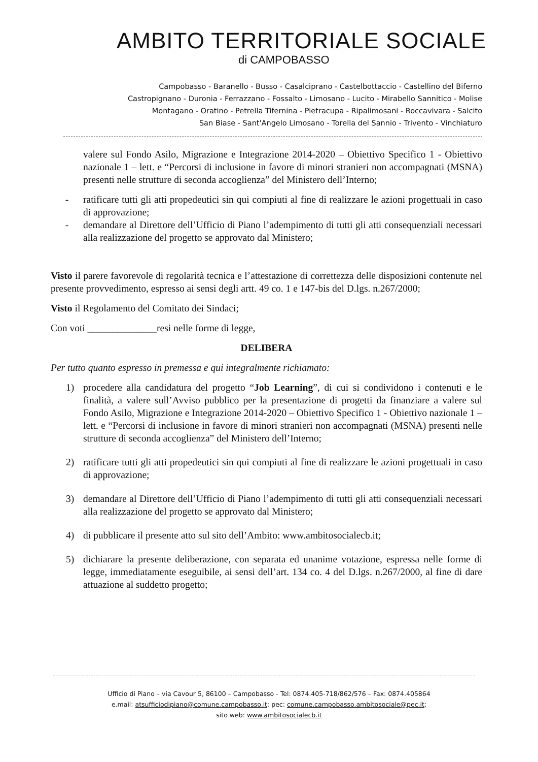AMBITO TERRITORIALE SOCIALE
di CAMPOBASSO
Campobasso - Baranello - Busso - Casalciprano - Castelbottaccio - Castellino del Biferno
Castropignano - Duronia - Ferrazzano - Fossalto - Limosano - Lucito - Mirabello Sannitico - Molise
Montagano - Oratino - Petrella Tifernina - Pietracupa - Ripalimosani - Roccavivara - Salcito
San Biase - Sant'Angelo Limosano - Torella del Sannio - Trivento - Vinchiaturo
valere sul Fondo Asilo, Migrazione e Integrazione 2014-2020 – Obiettivo Specifico 1 - Obiettivo nazionale 1 – lett. e “Percorsi di inclusione in favore di minori stranieri non accompagnati (MSNA) presenti nelle strutture di seconda accoglienza” del Ministero dell’Interno;
- ratificare tutti gli atti propedeutici sin qui compiuti al fine di realizzare le azioni progettuali in caso di approvazione;
- demandare al Direttore dell’Ufficio di Piano l’adempimento di tutti gli atti consequenziali necessari alla realizzazione del progetto se approvato dal Ministero;
Visto il parere favorevole di regolarità tecnica e l’attestazione di correttezza delle disposizioni contenute nel presente provvedimento, espresso ai sensi degli artt. 49 co. 1 e 147-bis del D.lgs. n.267/2000;
Visto il Regolamento del Comitato dei Sindaci;
Con voti ______________resi nelle forme di legge,
DELIBERA
Per tutto quanto espresso in premessa e qui integralmente richiamato:
1) procedere alla candidatura del progetto “Job Learning”, di cui si condividono i contenuti e le finalità, a valere sull’Avviso pubblico per la presentazione di progetti da finanziare a valere sul Fondo Asilo, Migrazione e Integrazione 2014-2020 – Obiettivo Specifico 1 - Obiettivo nazionale 1 – lett. e “Percorsi di inclusione in favore di minori stranieri non accompagnati (MSNA) presenti nelle strutture di seconda accoglienza” del Ministero dell’Interno;
2) ratificare tutti gli atti propedeutici sin qui compiuti al fine di realizzare le azioni progettuali in caso di approvazione;
3) demandare al Direttore dell’Ufficio di Piano l’adempimento di tutti gli atti consequenziali necessari alla realizzazione del progetto se approvato dal Ministero;
4) di pubblicare il presente atto sul sito dell’Ambito: www.ambitosocialecb.it;
5) dichiarare la presente deliberazione, con separata ed unanime votazione, espressa nelle forme di legge, immediatamente eseguibile, ai sensi dell’art. 134 co. 4 del D.lgs. n.267/2000, al fine di dare attuazione al suddetto progetto;
Ufficio di Piano – via Cavour 5, 86100 – Campobasso - Tel: 0874.405-718/862/576 – Fax: 0874.405864
e.mail: atsufficiodipiano@comune.campobasso.it; pec: comune.campobasso.ambitosociale@pec.it;
sito web: www.ambitosocialecb.it